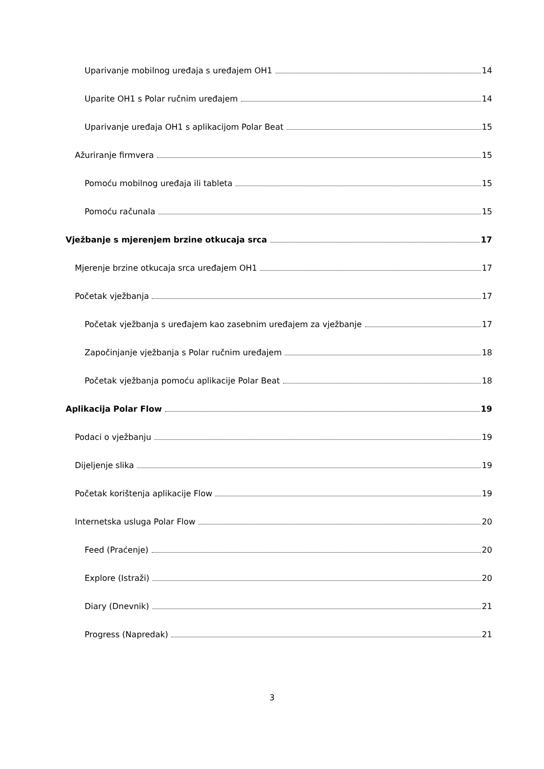Uparivanje mobilnog uređaja s uređajem OH1 14
Uparite OH1 s Polar ručnim uređajem 14
Uparivanje uređaja OH1 s aplikacijom Polar Beat 15
Ažuriranje firmvera 15
Pomoću mobilnog uređaja ili tableta 15
Pomoću računala 15
Vježbanje s mjerenjem brzine otkucaja srca 17
Mjerenje brzine otkucaja srca uređajem OH1 17
Početak vježbanja 17
Početak vježbanja s uređajem kao zasebnim uređajem za vježbanje 17
Započinjanje vježbanja s Polar ručnim uređajem 18
Početak vježbanja pomoću aplikacije Polar Beat 18
Aplikacija Polar Flow 19
Podaci o vježbanju 19
Dijeljenje slika 19
Početak korištenja aplikacije Flow 19
Internetska usluga Polar Flow 20
Feed (Praćenje) 20
Explore (Istraži) 20
Diary (Dnevnik) 21
Progress (Napredak) 21
3